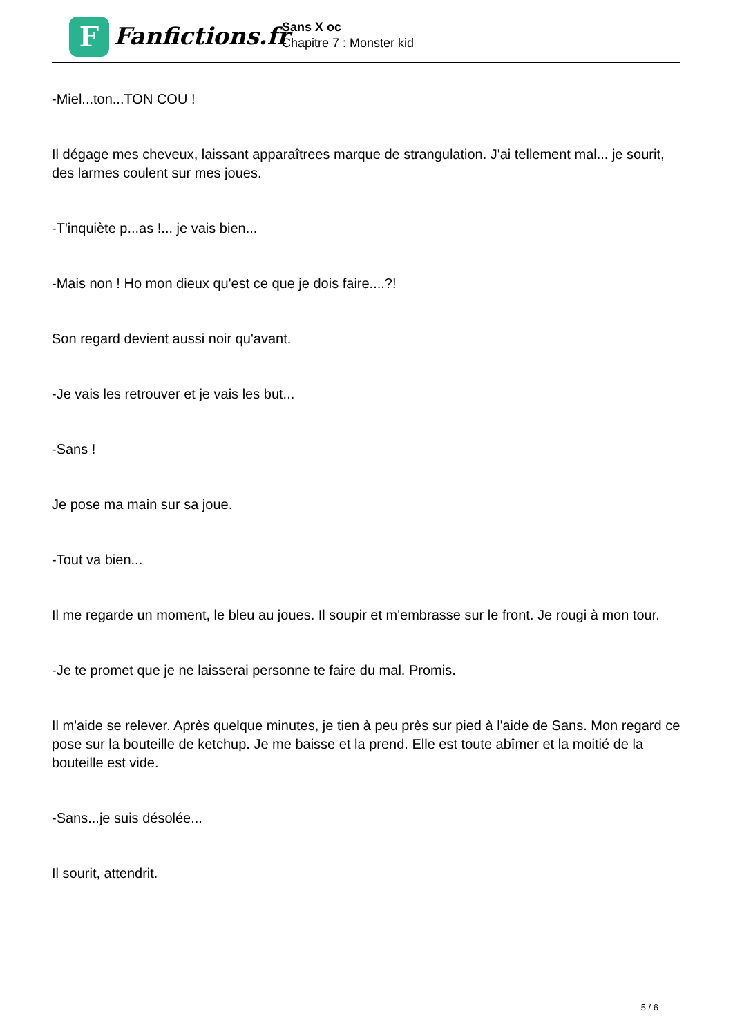F Fanfictions.fr
Sans X oc
Chapitre 7 : Monster kid
-Miel...ton...TON COU !
Il dégage mes cheveux, laissant apparaîtrees marque de strangulation. J'ai tellement mal... je sourit, des larmes coulent sur mes joues.
-T'inquiète p...as !... je vais bien...
-Mais non ! Ho mon dieux qu'est ce que je dois faire....?!
Son regard devient aussi noir qu'avant.
-Je vais les retrouver et je vais les but...
-Sans !
Je pose ma main sur sa joue.
-Tout va bien...
Il me regarde un moment, le bleu au joues. Il soupir et m'embrasse sur le front. Je rougi à mon tour.
-Je te promet que je ne laisserai personne te faire du mal. Promis.
Il m'aide se relever. Après quelque minutes, je tien à peu près sur pied à l'aide de Sans. Mon regard ce pose sur la bouteille de ketchup. Je me baisse et la prend. Elle est toute abîmer et la moitié de la bouteille est vide.
-Sans...je suis désolée...
Il sourit, attendrit.
5 / 6